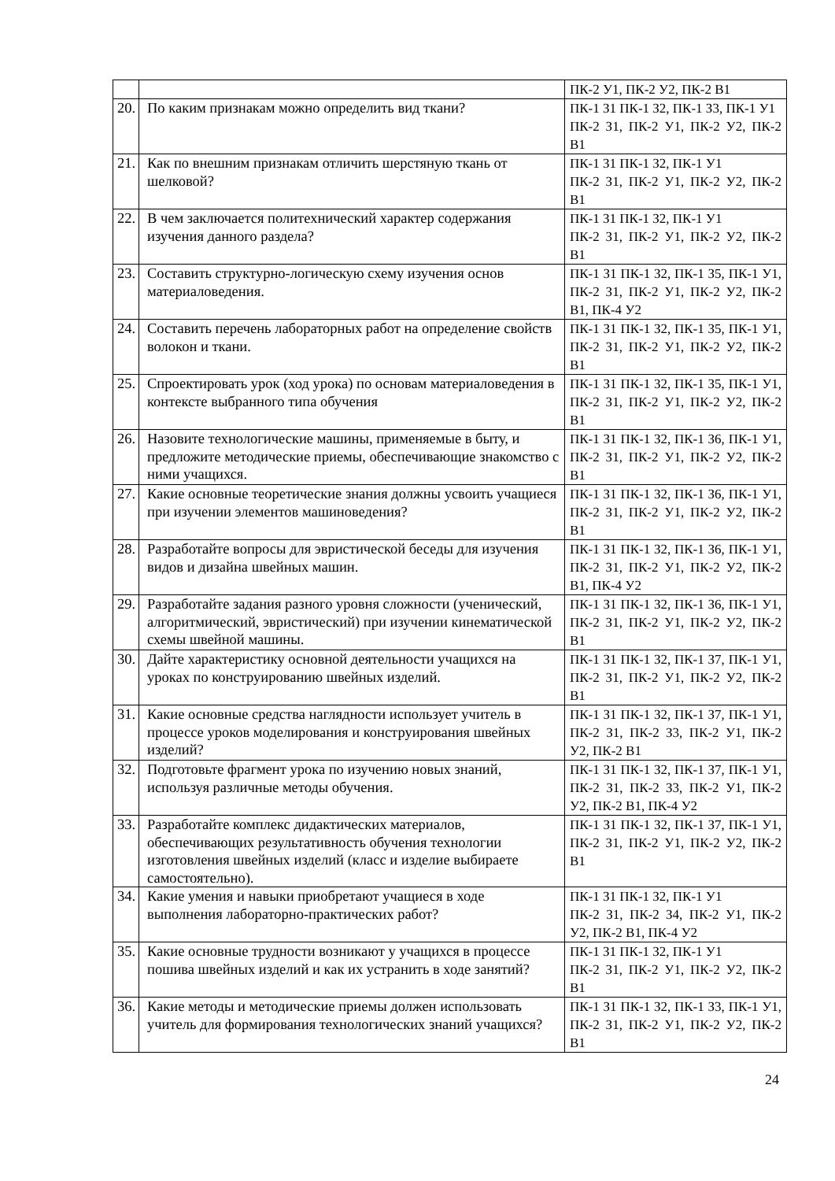| | | ПК-2 У1, ПК-2 У2, ПК-2 В1 |
| 20. | По каким признакам можно определить вид ткани? | ПК-1 З1 ПК-1 З2, ПК-1 З3, ПК-1 У1 ПК-2 З1, ПК-2 У1, ПК-2 У2, ПК-2 В1 |
| 21. | Как по внешним признакам отличить шерстяную ткань от шелковой? | ПК-1 З1 ПК-1 З2, ПК-1 У1 ПК-2 З1, ПК-2 У1, ПК-2 У2, ПК-2 В1 |
| 22. | В чем заключается политехнический характер содержания изучения данного раздела? | ПК-1 З1 ПК-1 З2, ПК-1 У1 ПК-2 З1, ПК-2 У1, ПК-2 У2, ПК-2 В1 |
| 23. | Составить структурно-логическую схему изучения основ материаловедения. | ПК-1 З1 ПК-1 З2, ПК-1 З5, ПК-1 У1, ПК-2 З1, ПК-2 У1, ПК-2 У2, ПК-2 В1, ПК-4 У2 |
| 24. | Составить перечень лабораторных работ на определение свойств волокон и ткани. | ПК-1 З1 ПК-1 З2, ПК-1 З5, ПК-1 У1, ПК-2 З1, ПК-2 У1, ПК-2 У2, ПК-2 В1 |
| 25. | Спроектировать урок (ход урока) по основам материаловедения в контексте выбранного типа обучения | ПК-1 З1 ПК-1 З2, ПК-1 З5, ПК-1 У1, ПК-2 З1, ПК-2 У1, ПК-2 У2, ПК-2 В1 |
| 26. | Назовите технологические машины, применяемые в быту, и предложите методические приемы, обеспечивающие знакомство с ними учащихся. | ПК-1 З1 ПК-1 З2, ПК-1 З6, ПК-1 У1, ПК-2 З1, ПК-2 У1, ПК-2 У2, ПК-2 В1 |
| 27. | Какие основные теоретические знания должны усвоить учащиеся при изучении элементов машиноведения? | ПК-1 З1 ПК-1 З2, ПК-1 З6, ПК-1 У1, ПК-2 З1, ПК-2 У1, ПК-2 У2, ПК-2 В1 |
| 28. | Разработайте вопросы для эвристической беседы для изучения видов и дизайна швейных машин. | ПК-1 З1 ПК-1 З2, ПК-1 З6, ПК-1 У1, ПК-2 З1, ПК-2 У1, ПК-2 У2, ПК-2 В1, ПК-4 У2 |
| 29. | Разработайте задания разного уровня сложности (ученический, алгоритмический, эвристический) при изучении кинематической схемы швейной машины. | ПК-1 З1 ПК-1 З2, ПК-1 З6, ПК-1 У1, ПК-2 З1, ПК-2 У1, ПК-2 У2, ПК-2 В1 |
| 30. | Дайте характеристику основной деятельности учащихся на уроках по конструированию швейных изделий. | ПК-1 З1 ПК-1 З2, ПК-1 З7, ПК-1 У1, ПК-2 З1, ПК-2 У1, ПК-2 У2, ПК-2 В1 |
| 31. | Какие основные средства наглядности использует учитель в процессе уроков моделирования и конструирования швейных изделий? | ПК-1 З1 ПК-1 З2, ПК-1 З7, ПК-1 У1, ПК-2 З1, ПК-2 З3, ПК-2 У1, ПК-2 У2, ПК-2 В1 |
| 32. | Подготовьте фрагмент урока по изучению новых знаний, используя различные методы обучения. | ПК-1 З1 ПК-1 З2, ПК-1 З7, ПК-1 У1, ПК-2 З1, ПК-2 З3, ПК-2 У1, ПК-2 У2, ПК-2 В1, ПК-4 У2 |
| 33. | Разработайте комплекс дидактических материалов, обеспечивающих результативность обучения технологии изготовления швейных изделий (класс и изделие выбираете самостоятельно). | ПК-1 З1 ПК-1 З2, ПК-1 З7, ПК-1 У1, ПК-2 З1, ПК-2 У1, ПК-2 У2, ПК-2 В1 |
| 34. | Какие умения и навыки приобретают учащиеся в ходе выполнения лабораторно-практических работ? | ПК-1 З1 ПК-1 З2, ПК-1 У1 ПК-2 З1, ПК-2 З4, ПК-2 У1, ПК-2 У2, ПК-2 В1, ПК-4 У2 |
| 35. | Какие основные трудности возникают у учащихся в процессе пошива швейных изделий и как их устранить в ходе занятий? | ПК-1 З1 ПК-1 З2, ПК-1 У1 ПК-2 З1, ПК-2 У1, ПК-2 У2, ПК-2 В1 |
| 36. | Какие методы и методические приемы должен использовать учитель для формирования технологических знаний учащихся? | ПК-1 З1 ПК-1 З2, ПК-1 З3, ПК-1 У1, ПК-2 З1, ПК-2 У1, ПК-2 У2, ПК-2 В1 |
24